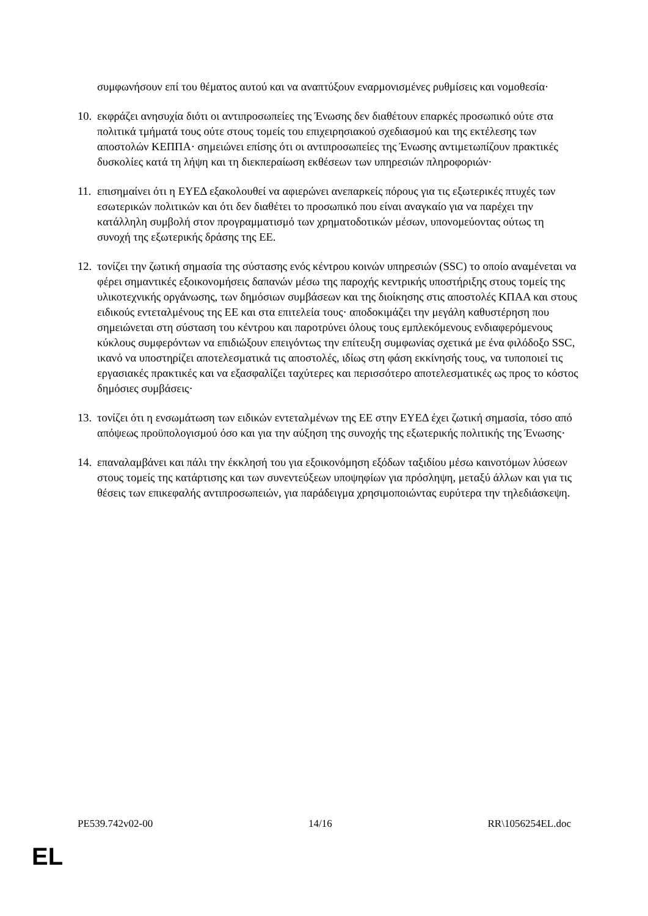συμφωνήσουν επί του θέματος αυτού και να αναπτύξουν εναρμονισμένες ρυθμίσεις και νομοθεσία·
10.
εκφράζει ανησυχία διότι οι αντιπροσωπείες της Ένωσης δεν διαθέτουν επαρκές προσωπικό ούτε στα πολιτικά τμήματά τους ούτε στους τομείς του επιχειρησιακού σχεδιασμού και της εκτέλεσης των αποστολών ΚΕΠΠΑ· σημειώνει επίσης ότι οι αντιπροσωπείες της Ένωσης αντιμετωπίζουν πρακτικές δυσκολίες κατά τη λήψη και τη διεκπεραίωση εκθέσεων των υπηρεσιών πληροφοριών·
11.
επισημαίνει ότι η ΕΥΕΔ εξακολουθεί να αφιερώνει ανεπαρκείς πόρους για τις εξωτερικές πτυχές των εσωτερικών πολιτικών και ότι δεν διαθέτει το προσωπικό που είναι αναγκαίο για να παρέχει την κατάλληλη συμβολή στον προγραμματισμό των χρηματοδοτικών μέσων, υπονομεύοντας ούτως τη συνοχή της εξωτερικής δράσης της ΕΕ.
12.
τονίζει την ζωτική σημασία της σύστασης ενός κέντρου κοινών υπηρεσιών (SSC) το οποίο αναμένεται να φέρει σημαντικές εξοικονομήσεις δαπανών μέσω της παροχής κεντρικής υποστήριξης στους τομείς της υλικοτεχνικής οργάνωσης, των δημόσιων συμβάσεων και της διοίκησης στις αποστολές ΚΠΑΑ και στους ειδικούς εντεταλμένους της ΕΕ και στα επιτελεία τους· αποδοκιμάζει την μεγάλη καθυστέρηση που σημειώνεται στη σύσταση του κέντρου και παροτρύνει όλους τους εμπλεκόμενους ενδιαφερόμενους κύκλους συμφερόντων να επιδιώξουν επειγόντως την επίτευξη συμφωνίας σχετικά με ένα φιλόδοξο SSC, ικανό να υποστηρίζει αποτελεσματικά τις αποστολές, ιδίως στη φάση εκκίνησής τους, να τυποποιεί τις εργασιακές πρακτικές και να εξασφαλίζει ταχύτερες και περισσότερο αποτελεσματικές ως προς το κόστος δημόσιες συμβάσεις·
13.
τονίζει ότι η ενσωμάτωση των ειδικών εντεταλμένων της ΕΕ στην ΕΥΕΔ έχει ζωτική σημασία, τόσο από απόψεως προϋπολογισμού όσο και για την αύξηση της συνοχής της εξωτερικής πολιτικής της Ένωσης·
14.
επαναλαμβάνει και πάλι την έκκλησή του για εξοικονόμηση εξόδων ταξιδίου μέσω καινοτόμων λύσεων στους τομείς της κατάρτισης και των συνεντεύξεων υποψηφίων για πρόσληψη, μεταξύ άλλων και για τις θέσεις των επικεφαλής αντιπροσωπειών, για παράδειγμα χρησιμοποιώντας ευρύτερα την τηλεδιάσκεψη.
PE539.742v02-00 14/16 RR\1056254EL.doc
EL